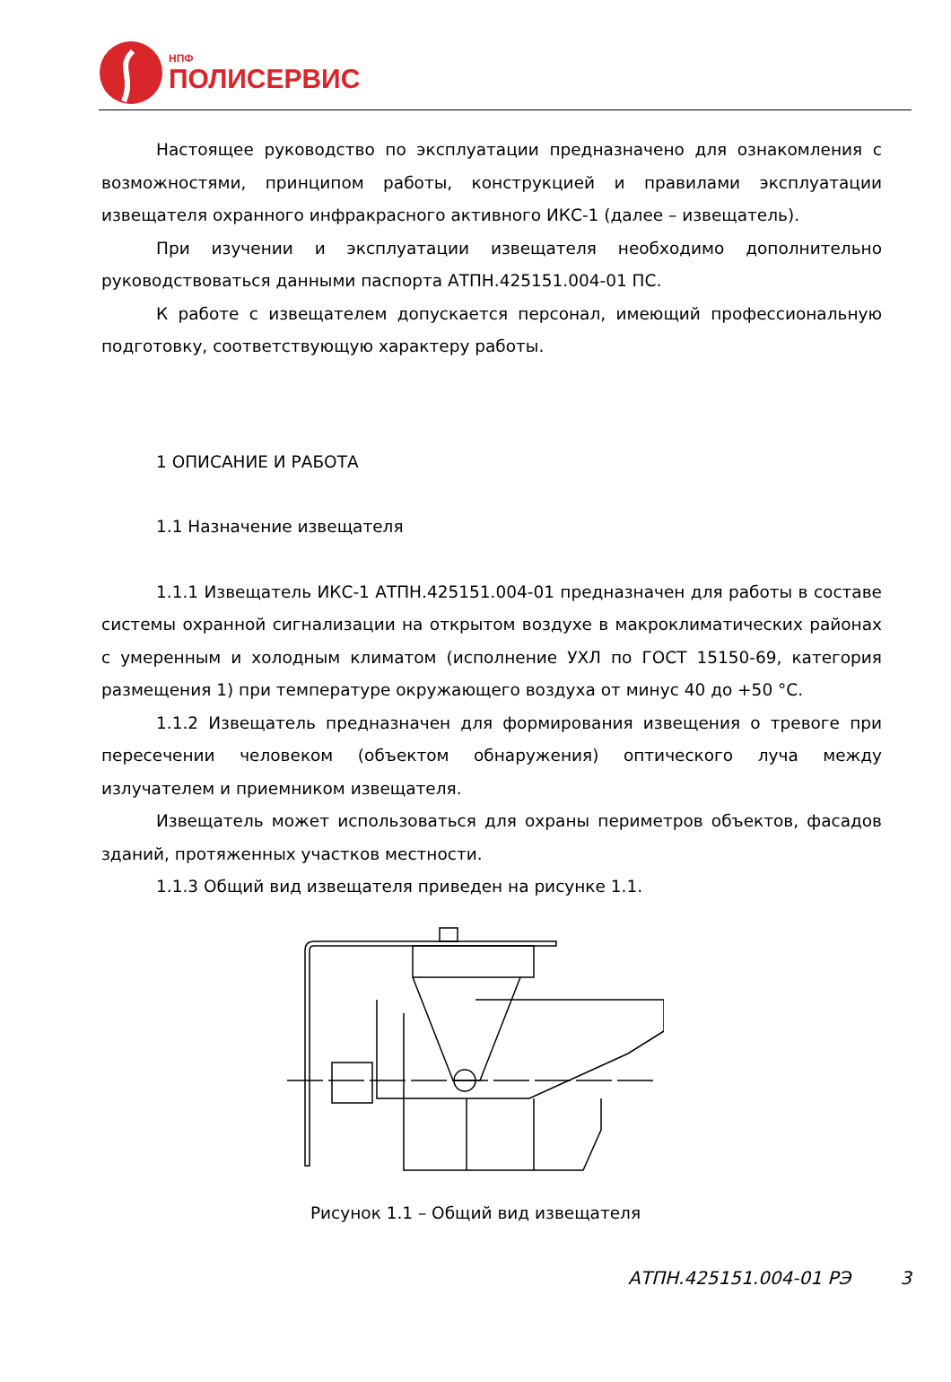НПФ
ПОЛИСЕРВИС
Настоящее руководство по эксплуатации предназначено для ознакомления с возможностями, принципом работы, конструкцией и правилами эксплуатации извещателя охранного инфракрасного активного ИКС-1 (далее – извещатель).
При изучении и эксплуатации извещателя необходимо дополнительно руководствоваться данными паспорта АТПН.425151.004-01 ПС.
К работе с извещателем допускается персонал, имеющий профессиональную подготовку, соответствующую характеру работы.
1 ОПИСАНИЕ И РАБОТА
1.1 Назначение извещателя
1.1.1 Извещатель ИКС-1 АТПН.425151.004-01 предназначен для работы в составе системы охранной сигнализации на открытом воздухе в макроклиматических районах с умеренным и холодным климатом (исполнение УХЛ по ГОСТ 15150-69, категория размещения 1) при температуре окружающего воздуха от минус 40 до +50 °С.
1.1.2 Извещатель предназначен для формирования извещения о тревоге при пересечении человеком (объектом обнаружения) оптического луча между излучателем и приемником извещателя.
Извещатель может использоваться для охраны периметров объектов, фасадов зданий, протяженных участков местности.
1.1.3 Общий вид извещателя приведен на рисунке 1.1.
Рисунок 1.1 – Общий вид извещателя
АТПН.425151.004-01 РЭ 3